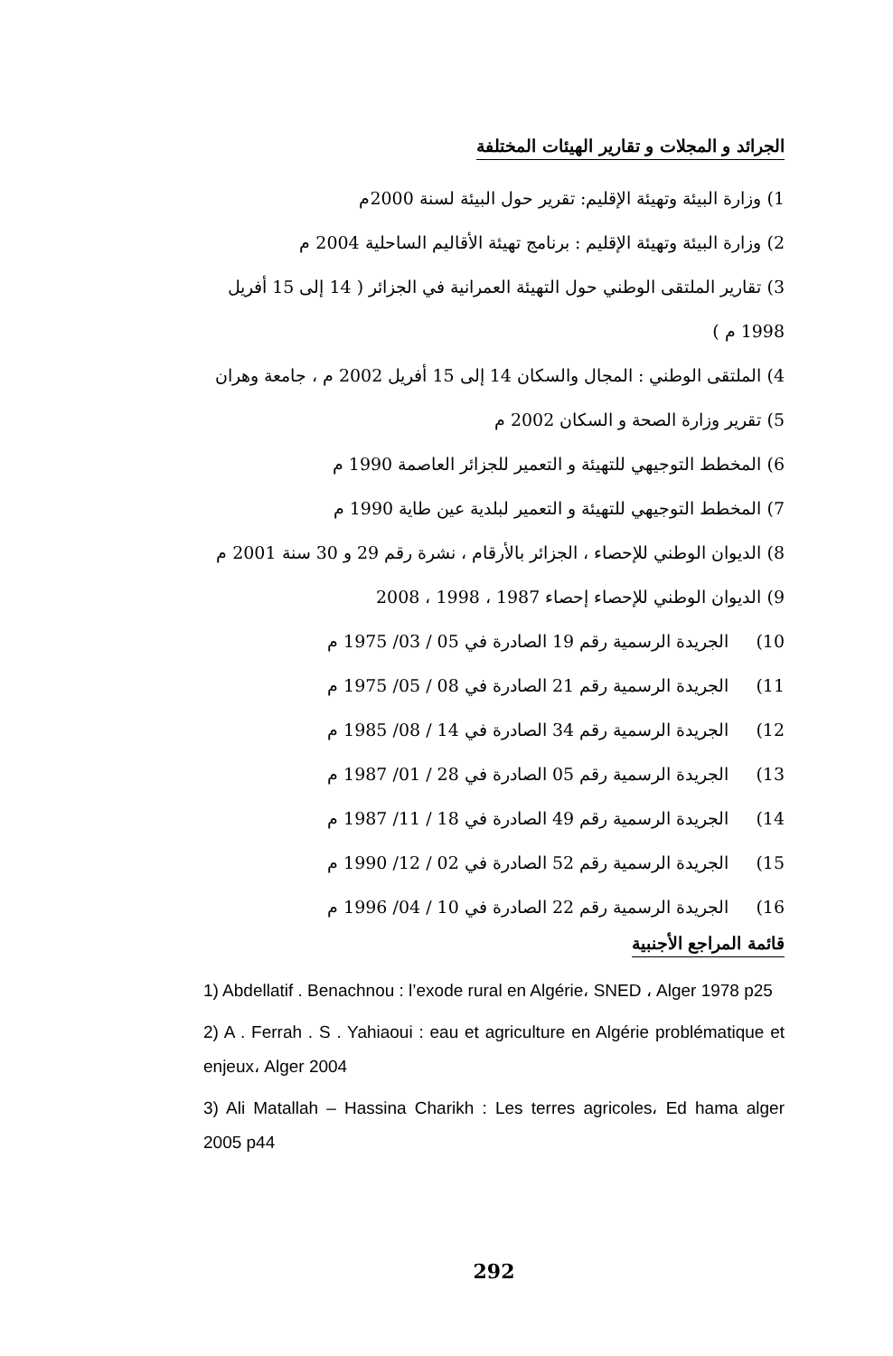الجرائد و المجلات و تقارير الهيئات المختلفة
1) وزارة البيئة وتهيئة الإقليم: تقرير حول البيئة لسنة 2000م
2) وزارة البيئة وتهيئة الإقليم : برنامج تهيئة الأقاليم الساحلية 2004 م
3) تقارير الملتقى الوطني حول التهيئة العمرانية في الجزائر ( 14 إلى 15 أفريل 1998 م )
4) الملتقى الوطني : المجال والسكان 14 إلى 15 أفريل 2002 م ، جامعة وهران
5) تقرير وزارة الصحة و السكان 2002 م
6) المخطط التوجيهي للتهيئة و التعمير للجزائر العاصمة 1990 م
7) المخطط التوجيهي للتهيئة و التعمير لبلدية عين طاية 1990 م
8) الديوان الوطني للإحصاء ، الجزائر بالأرقام ، نشرة رقم 29 و 30 سنة 2001 م
9) الديوان الوطني للإحصاء إحصاء 1987 ، 1998 ، 2008
10) الجريدة الرسمية رقم 19 الصادرة في 05 / 03/ 1975 م
11) الجريدة الرسمية رقم 21 الصادرة في 08 / 05/ 1975 م
12) الجريدة الرسمية رقم 34 الصادرة في 14 / 08/ 1985 م
13) الجريدة الرسمية رقم 05 الصادرة في 28 / 01/ 1987 م
14) الجريدة الرسمية رقم 49 الصادرة في 18 / 11/ 1987 م
15) الجريدة الرسمية رقم 52 الصادرة في 02 / 12/ 1990 م
16) الجريدة الرسمية رقم 22 الصادرة في 10 / 04/ 1996 م
قائمة المراجع الأجنبية
1) Abdellatif . Benachnou : l’exode rural en Algérie، SNED ، Alger 1978 p25
2) A . Ferrah . S . Yahiaoui : eau et agriculture en Algérie problématique et enjeux، Alger 2004
3) Ali Matallah – Hassina Charikh : Les terres agricoles، Ed hama alger 2005 p44
292